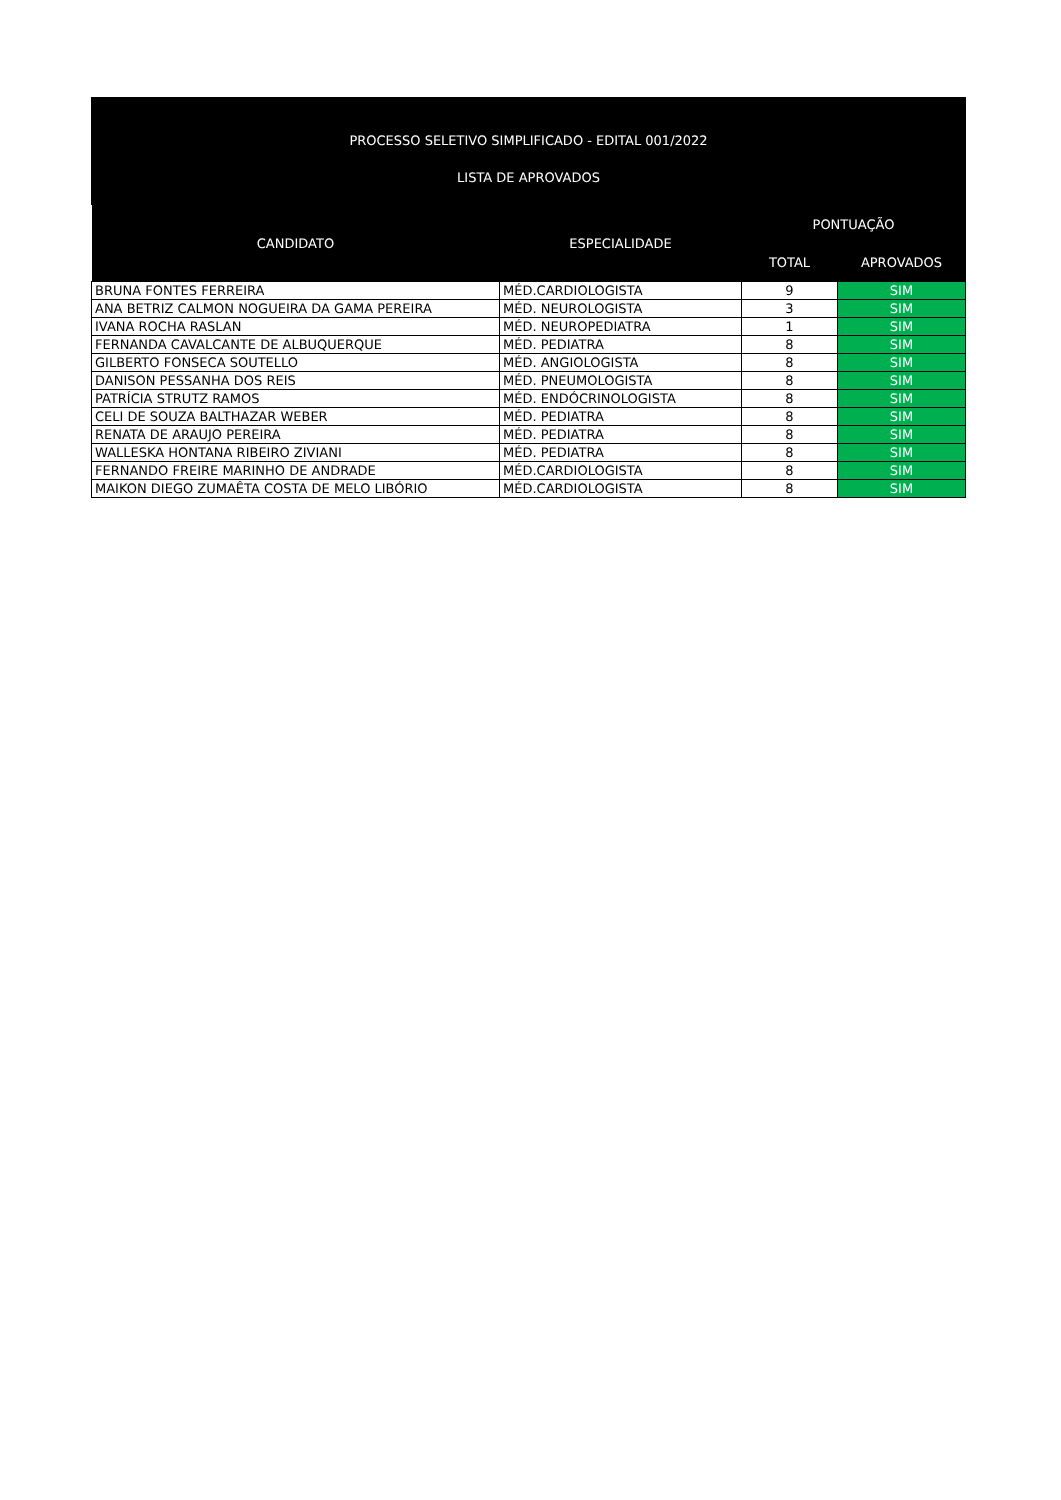PROCESSO SELETIVO SIMPLIFICADO - EDITAL 001/2022
LISTA DE APROVADOS
| CANDIDATO | ESPECIALIDADE | PONTUAÇÃO | |
| --- | --- | --- | --- |
| | | TOTAL | APROVADOS |
| BRUNA FONTES FERREIRA | MÉD.CARDIOLOGISTA | 9 | SIM |
| ANA BETRIZ CALMON NOGUEIRA DA GAMA PEREIRA | MÉD. NEUROLOGISTA | 3 | SIM |
| IVANA ROCHA RASLAN | MÉD. NEUROPEDIATRA | 1 | SIM |
| FERNANDA CAVALCANTE DE ALBUQUERQUE | MÉD. PEDIATRA | 8 | SIM |
| GILBERTO FONSECA SOUTELLO | MÉD. ANGIOLOGISTA | 8 | SIM |
| DANISON PESSANHA DOS REIS | MÉD. PNEUMOLOGISTA | 8 | SIM |
| PATRÍCIA STRUTZ RAMOS | MÉD. ENDÓCRINOLOGISTA | 8 | SIM |
| CELI DE SOUZA BALTHAZAR WEBER | MÉD. PEDIATRA | 8 | SIM |
| RENATA DE ARAUJO PEREIRA | MÉD. PEDIATRA | 8 | SIM |
| WALLESKA HONTANA RIBEIRO ZIVIANI | MÉD. PEDIATRA | 8 | SIM |
| FERNANDO FREIRE MARINHO DE ANDRADE | MÉD.CARDIOLOGISTA | 8 | SIM |
| MAIKON DIEGO ZUMAÊTA COSTA DE MELO LIBÓRIO | MÉD.CARDIOLOGISTA | 8 | SIM |